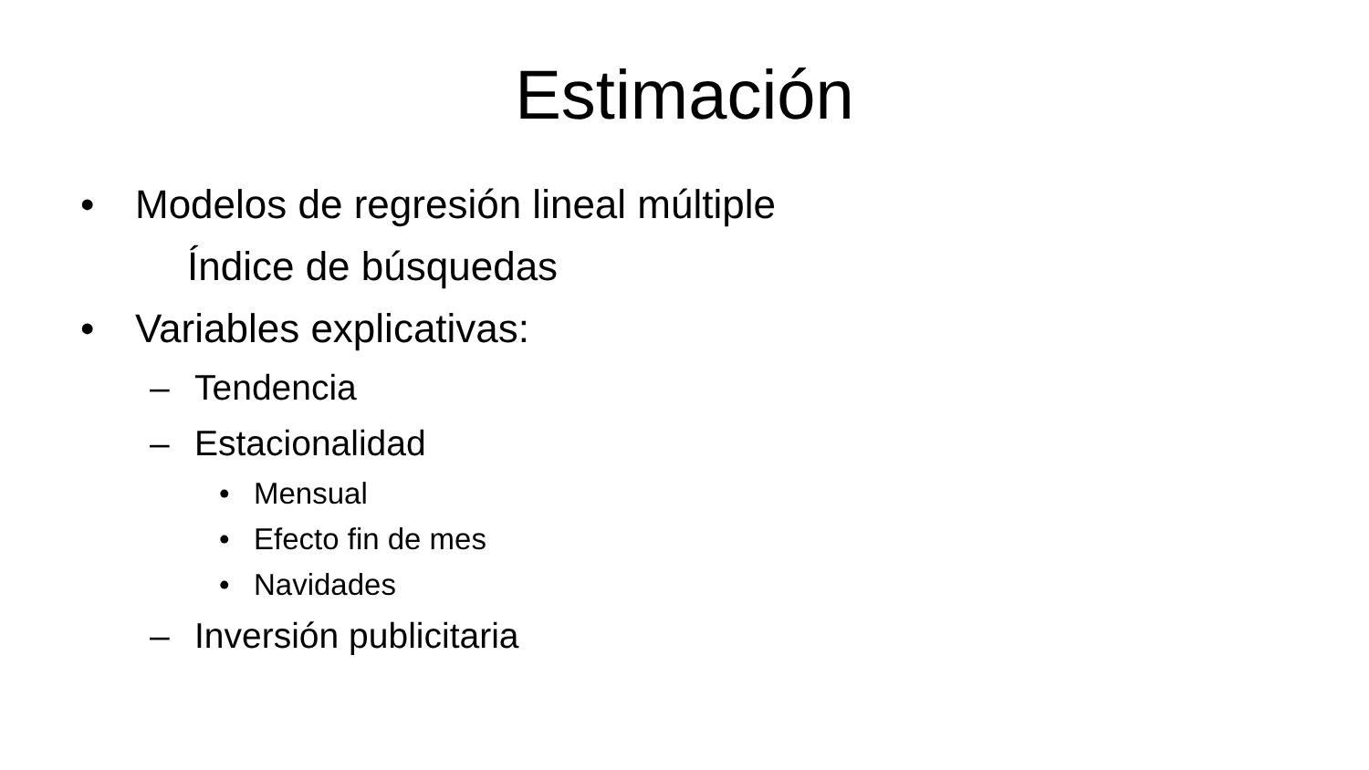Estimación
• Modelos de regresión lineal múltiple
Índice de búsquedas
• Variables explicativas:
– Tendencia
– Estacionalidad
• Mensual
• Efecto fin de mes
• Navidades
– Inversión publicitaria